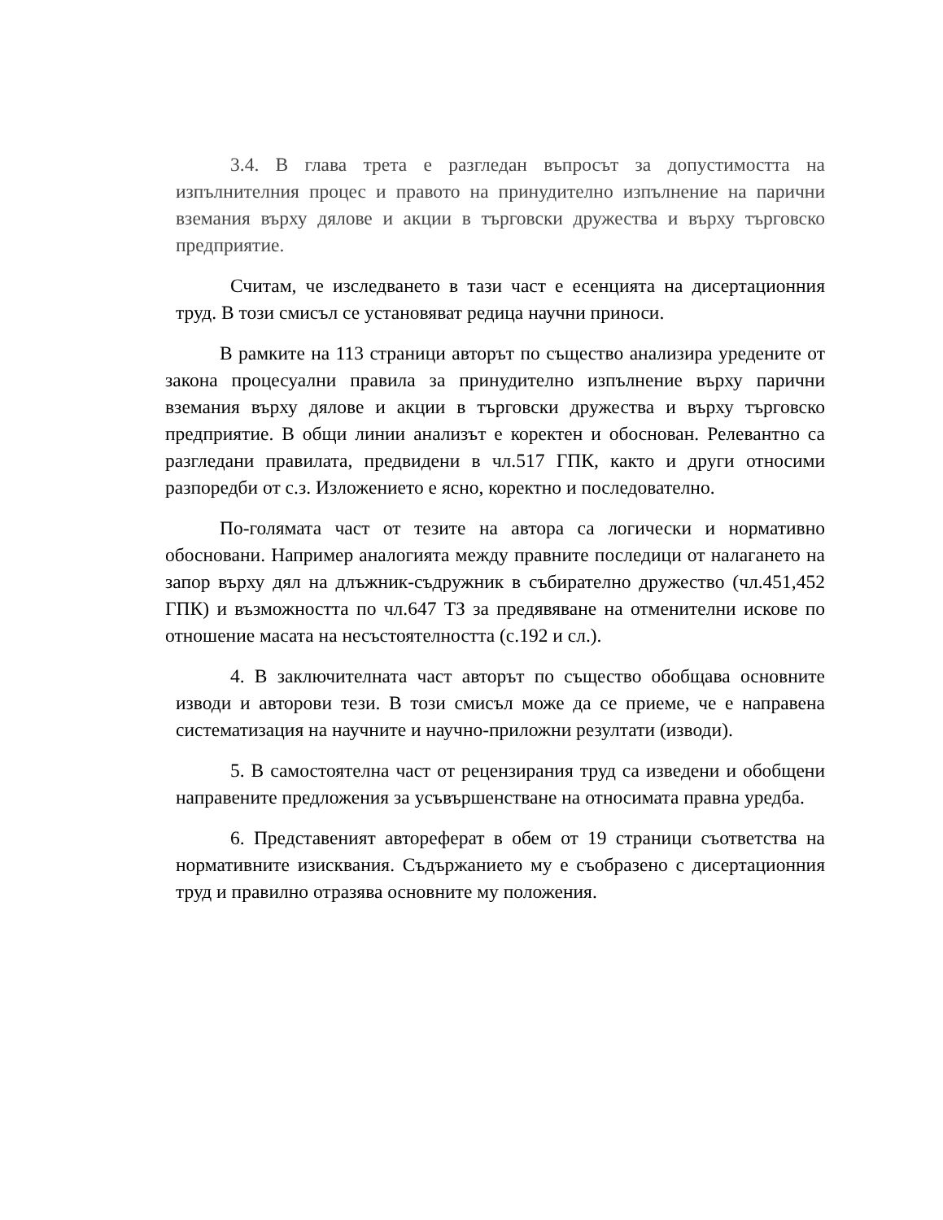3.4. В глава трета е разгледан въпросът за допустимостта на изпълнителния процес и правото на принудително изпълнение на парични вземания върху дялове и акции в търговски дружества и върху търговско предприятие.
Считам, че изследването в тази част е есенцията на дисертационния труд. В този смисъл се установяват редица научни приноси.
В рамките на 113 страници авторът по същество анализира уредените от закона процесуални правила за принудително изпълнение върху парични вземания върху дялове и акции в търговски дружества и върху търговско предприятие. В общи линии анализът е коректен и обоснован. Релевантно са разгледани правилата, предвидени в чл.517 ГПК, както и други относими разпоредби от с.з. Изложението е ясно, коректно и последователно.
По-голямата част от тезите на автора са логически и нормативно обосновани. Например аналогията между правните последици от налагането на запор върху дял на длъжник-съдружник в събирателно дружество (чл.451,452 ГПК) и възможността по чл.647 ТЗ за предявяване на отменителни искове по отношение масата на несъстоятелността (с.192 и сл.).
4. В заключителната част авторът по същество обобщава основните изводи и авторови тези. В този смисъл може да се приеме, че е направена систематизация на научните и научно-приложни резултати (изводи).
5. В самостоятелна част от рецензирания труд са изведени и обобщени направените предложения за усъвършенстване на относимата правна уредба.
6. Представеният автореферат в обем от 19 страници съответства на нормативните изисквания. Съдържанието му е съобразено с дисертационния труд и правилно отразява основните му положения.